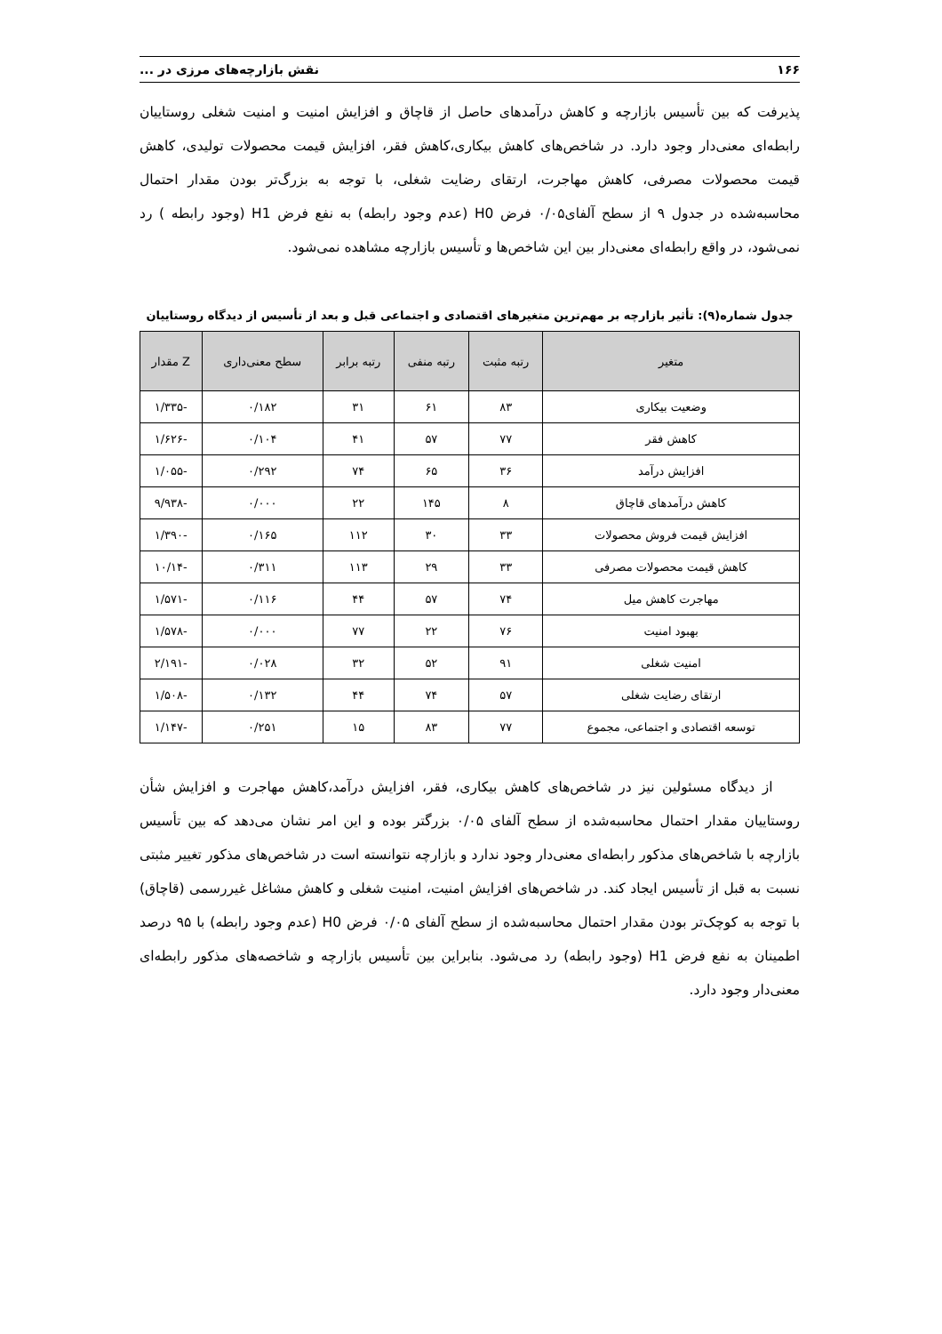۱۶۶ نقش بازارچه‌های مرزی در ...
پذیرفت که بین تأسیس بازارچه و کاهش درآمدهای حاصل از قاچاق و افزایش امنیت و امنیت شغلی روستاییان رابطه‌ای معنی‌دار وجود دارد. در شاخص‌های کاهش بیکاری،کاهش فقر، افزایش قیمت محصولات تولیدی، کاهش قیمت محصولات مصرفی، کاهش مهاجرت، ارتقای رضایت شغلی، با توجه به بزرگ‌تر بودن مقدار احتمال محاسبه‌شده در جدول ۹ از سطح آلفای۰/۰۵ فرض H0 (عدم وجود رابطه) به نفع فرض H1 (وجود رابطه ) رد نمی‌شود، در واقع رابطه‌ای معنی‌دار بین این شاخص‌ها و تأسیس بازارچه مشاهده نمی‌شود.
جدول شماره(۹): تأثیر بازارچه بر مهم‌ترین متغیرهای اقتصادی و اجتماعی قبل و بعد از تأسیس از دیدگاه روستاییان
| متغیر | رتبه مثبت | رتبه منفی | رتبه برابر | سطح معنی‌داری | Z مقدار |
| --- | --- | --- | --- | --- | --- |
| وضعیت بیکاری | ۸۳ | ۶۱ | ۳۱ | ۰/۱۸۲ | -۱/۳۳۵ |
| کاهش فقر | ۷۷ | ۵۷ | ۴۱ | ۰/۱۰۴ | -۱/۶۲۶ |
| افزایش درآمد | ۳۶ | ۶۵ | ۷۴ | ۰/۲۹۲ | -۱/۰۵۵ |
| کاهش درآمدهای قاچاق | ۸ | ۱۴۵ | ۲۲ | ۰/۰۰۰ | -۹/۹۳۸ |
| افزایش قیمت فروش محصولات | ۳۳ | ۳۰ | ۱۱۲ | ۰/۱۶۵ | -۱/۳۹۰ |
| کاهش قیمت محصولات مصرفی | ۳۳ | ۲۹ | ۱۱۳ | ۰/۳۱۱ | -۱۰/۱۴ |
| مهاجرت کاهش میل | ۷۴ | ۵۷ | ۴۴ | ۰/۱۱۶ | -۱/۵۷۱ |
| بهبود امنیت | ۷۶ | ۲۲ | ۷۷ | ۰/۰۰۰ | -۱/۵۷۸ |
| امنیت شغلی | ۹۱ | ۵۲ | ۳۲ | ۰/۰۲۸ | -۲/۱۹۱ |
| ارتقای رضایت شغلی | ۵۷ | ۷۴ | ۴۴ | ۰/۱۳۲ | -۱/۵۰۸ |
| توسعه اقتصادی و اجتماعی، مجموع | ۷۷ | ۸۳ | ۱۵ | ۰/۲۵۱ | -۱/۱۴۷ |
از دیدگاه مسئولین نیز در شاخص‌های کاهش بیکاری، فقر، افزایش درآمد،کاهش مهاجرت و افزایش شأن روستاییان مقدار احتمال محاسبه‌شده از سطح آلفای ۰/۰۵ بزرگتر بوده و این امر نشان می‌دهد که بین تأسیس بازارچه با شاخص‌های مذکور رابطه‌ای معنی‌دار وجود ندارد و بازارچه نتوانسته است در شاخص‌های مذکور تغییر مثبتی نسبت به قبل از تأسیس ایجاد کند. در شاخص‌های افزایش امنیت، امنیت شغلی و کاهش مشاغل غیررسمی (قاچاق) با توجه به کوچک‌تر بودن مقدار احتمال محاسبه‌شده از سطح آلفای ۰/۰۵ فرض H0 (عدم وجود رابطه) با ۹۵ درصد اطمینان به نفع فرض H1 (وجود رابطه) رد می‌شود. بنابراین بین تأسیس بازارچه و شاخصه‌های مذکور رابطه‌ای معنی‌دار وجود دارد.